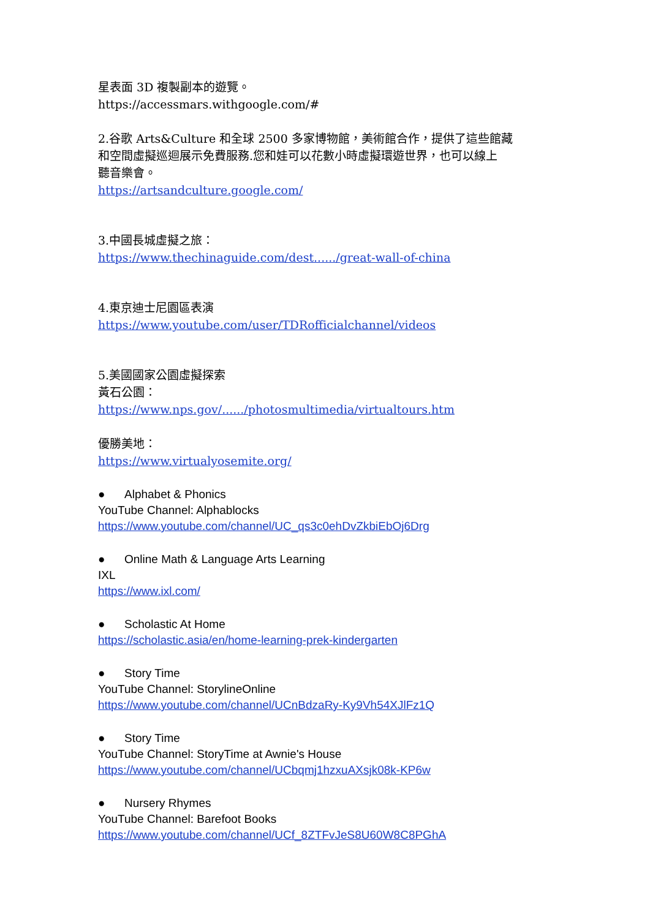星表面 3D 複製副本的遊覽。
https://accessmars.withgoogle.com/#
2.谷歌 Arts&Culture 和全球 2500 多家博物館，美術館合作，提供了這些館藏
和空間虛擬巡迴展示免費服務.您和娃可以花數小時虛擬環遊世界，也可以線上
聽音樂會。
https://artsandculture.google.com/
3.中國長城虛擬之旅：
https://www.thechinaguide.com/dest....../great-wall-of-china
4.東京迪士尼園區表演
https://www.youtube.com/user/TDRofficialchannel/videos
5.美國國家公園虛擬探索
黃石公園：
https://www.nps.gov/....../photosmultimedia/virtualtours.htm
優勝美地：
https://www.virtualyosemite.org/
● Alphabet & Phonics
YouTube Channel: Alphablocks
https://www.youtube.com/channel/UC_qs3c0ehDvZkbiEbOj6Drg
● Online Math & Language Arts Learning
IXL
https://www.ixl.com/
● Scholastic At Home
https://scholastic.asia/en/home-learning-prek-kindergarten
● Story Time
YouTube Channel: StorylineOnline
https://www.youtube.com/channel/UCnBdzaRy-Ky9Vh54XJlFz1Q
● Story Time
YouTube Channel: StoryTime at Awnie's House
https://www.youtube.com/channel/UCbqmj1hzxuAXsjk08k-KP6w
● Nursery Rhymes
YouTube Channel: Barefoot Books
https://www.youtube.com/channel/UCf_8ZTFvJeS8U60W8C8PGhA